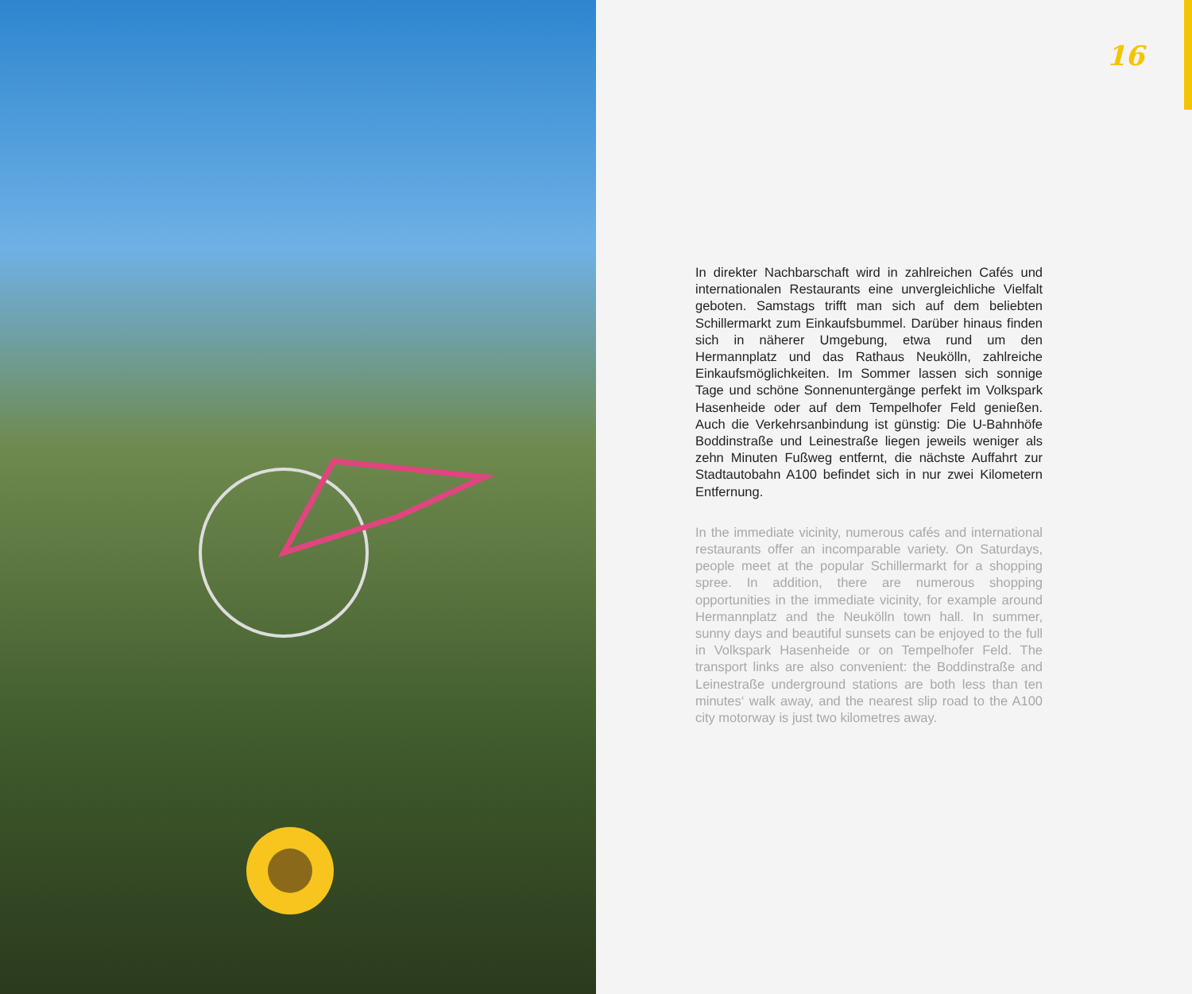16
In direkter Nachbarschaft wird in zahlreichen Cafés und internationalen Restaurants eine unvergleichliche Vielfalt geboten. Samstags trifft man sich auf dem beliebten Schillermarkt zum Einkaufsbummel. Darüber hinaus finden sich in näherer Umgebung, etwa rund um den Hermannplatz und das Rathaus Neukölln, zahlreiche Einkaufsmöglichkeiten. Im Sommer lassen sich sonnige Tage und schöne Sonnenuntergänge perfekt im Volkspark Hasenheide oder auf dem Tempelhofer Feld genießen. Auch die Verkehrsanbindung ist günstig: Die U-Bahnhöfe Boddinstraße und Leinestraße liegen jeweils weniger als zehn Minuten Fußweg entfernt, die nächste Auffahrt zur Stadtautobahn A100 befindet sich in nur zwei Kilometern Entfernung.
In the immediate vicinity, numerous cafés and international restaurants offer an incomparable variety. On Saturdays, people meet at the popular Schillermarkt for a shopping spree. In addition, there are numerous shopping opportunities in the immediate vicinity, for example around Hermannplatz and the Neukölln town hall. In summer, sunny days and beautiful sunsets can be enjoyed to the full in Volkspark Hasenheide or on Tempelhofer Feld. The transport links are also convenient: the Boddinstraße and Leinestraße underground stations are both less than ten minutes‘ walk away, and the nearest slip road to the A100 city motorway is just two kilometres away.